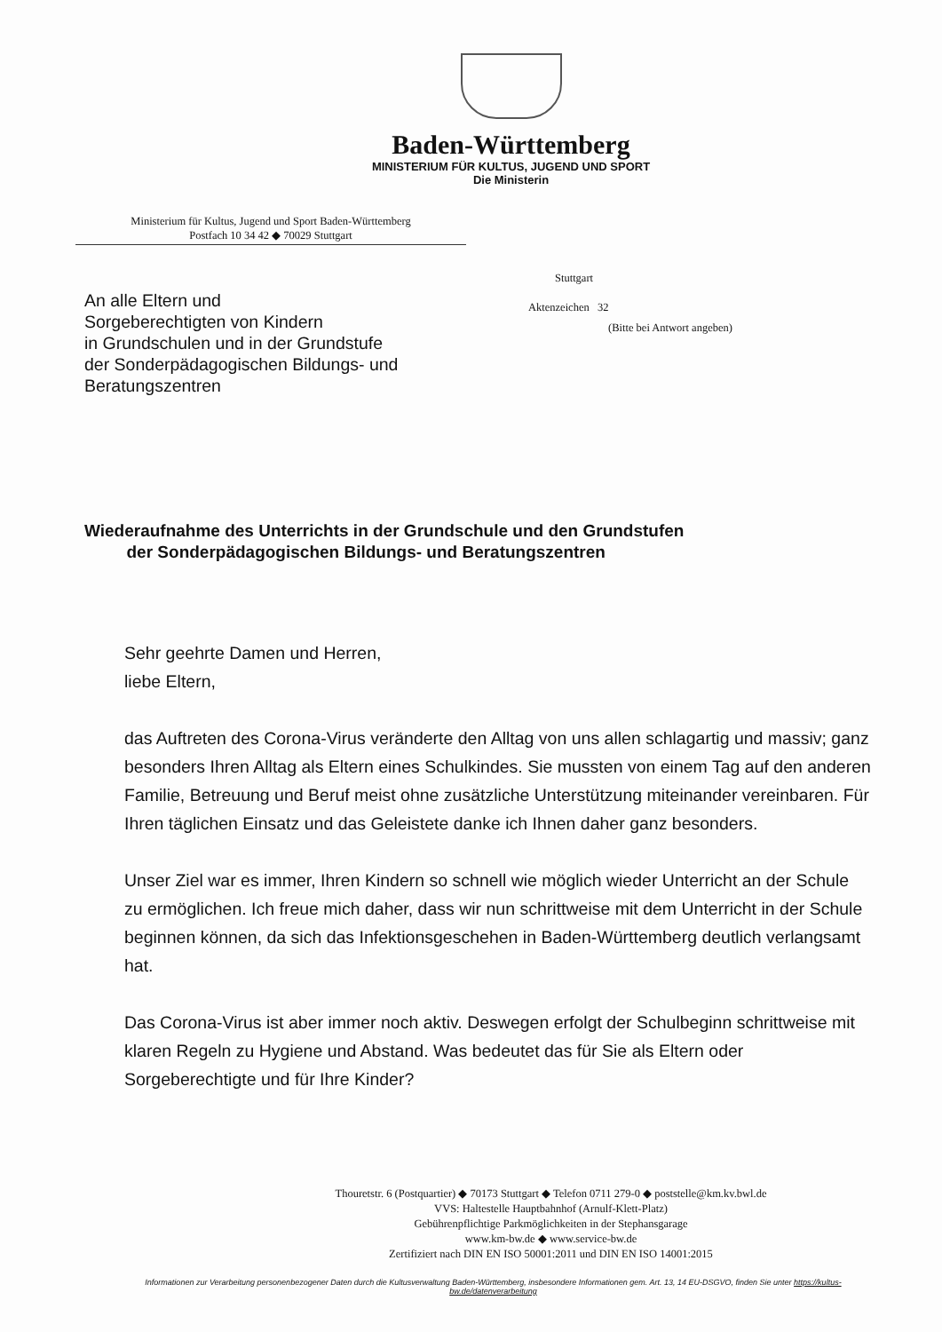Baden-Württemberg
MINISTERIUM FÜR KULTUS, JUGEND UND SPORT
Die Ministerin
Ministerium für Kultus, Jugend und Sport Baden-Württemberg
Postfach 10 34 42 ◆ 70029 Stuttgart
An alle Eltern und
Sorgeberechtigten von Kindern
in Grundschulen und in der Grundstufe
der Sonderpädagogischen Bildungs- und
Beratungszentren
Stuttgart
Aktenzeichen 32
(Bitte bei Antwort angeben)
Wiederaufnahme des Unterrichts in der Grundschule und den Grundstufen
der Sonderpädagogischen Bildungs- und Beratungszentren
Sehr geehrte Damen und Herren,
liebe Eltern,
das Auftreten des Corona-Virus veränderte den Alltag von uns allen schlagartig und massiv; ganz besonders Ihren Alltag als Eltern eines Schulkindes. Sie mussten von einem Tag auf den anderen Familie, Betreuung und Beruf meist ohne zusätzliche Unterstützung miteinander vereinbaren. Für Ihren täglichen Einsatz und das Geleistete danke ich Ihnen daher ganz besonders.
Unser Ziel war es immer, Ihren Kindern so schnell wie möglich wieder Unterricht an der Schule zu ermöglichen. Ich freue mich daher, dass wir nun schrittweise mit dem Unterricht in der Schule beginnen können, da sich das Infektionsgeschehen in Baden-Württemberg deutlich verlangsamt hat.
Das Corona-Virus ist aber immer noch aktiv. Deswegen erfolgt der Schulbeginn schrittweise mit klaren Regeln zu Hygiene und Abstand. Was bedeutet das für Sie als Eltern oder Sorgeberechtigte und für Ihre Kinder?
Thouretstr. 6 (Postquartier) ◆ 70173 Stuttgart ◆ Telefon 0711 279-0 ◆ poststelle@km.kv.bwl.de
VVS: Haltestelle Hauptbahnhof (Arnulf-Klett-Platz)
Gebührenpflichtige Parkmöglichkeiten in der Stephansgarage
www.km-bw.de ◆ www.service-bw.de
Zertifiziert nach DIN EN ISO 50001:2011 und DIN EN ISO 14001:2015
Informationen zur Verarbeitung personenbezogener Daten durch die Kultusverwaltung Baden-Württemberg, insbesondere Informationen gem. Art. 13, 14 EU-DSGVO, finden Sie unter https://kultus-bw.de/datenverarbeitung